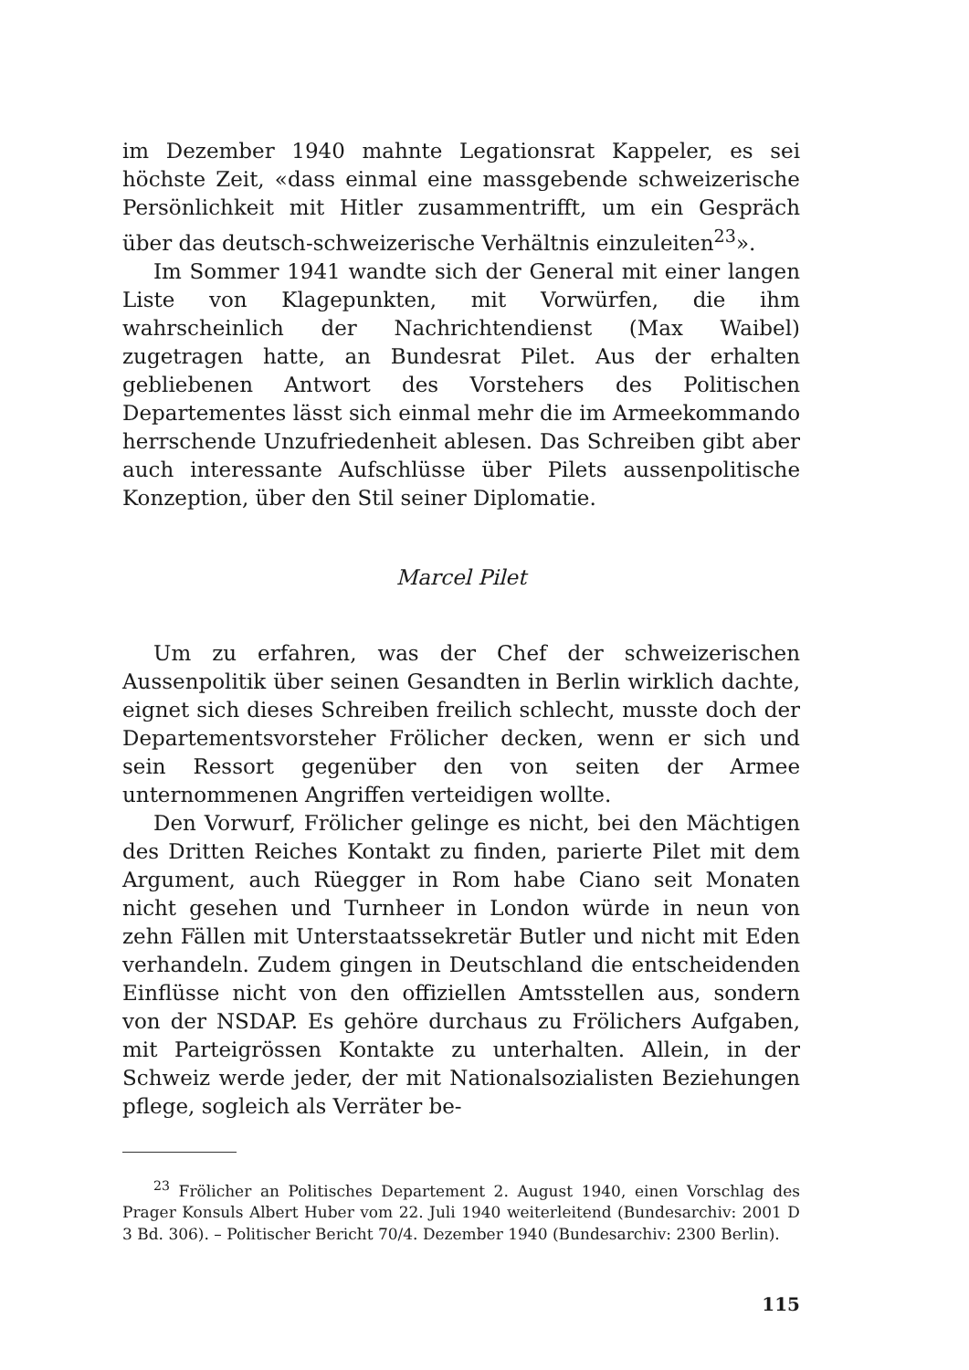im Dezember 1940 mahnte Legationsrat Kappeler, es sei höchste Zeit, «dass einmal eine massgebende schweizerische Persönlichkeit mit Hitler zusammentrifft, um ein Gespräch über das deutsch-schweizerische Verhältnis einzuleiten<sup>23</sup>».
Im Sommer 1941 wandte sich der General mit einer langen Liste von Klagepunkten, mit Vorwürfen, die ihm wahrscheinlich der Nachrichtendienst (Max Waibel) zugetragen hatte, an Bundesrat Pilet. Aus der erhalten gebliebenen Antwort des Vorstehers des Politischen Departementes lässt sich einmal mehr die im Armeekommando herrschende Unzufriedenheit ablesen. Das Schreiben gibt aber auch interessante Aufschlüsse über Pilets aussenpolitische Konzeption, über den Stil seiner Diplomatie.
Marcel Pilet
Um zu erfahren, was der Chef der schweizerischen Aussenpolitik über seinen Gesandten in Berlin wirklich dachte, eignet sich dieses Schreiben freilich schlecht, musste doch der Departementsvorsteher Frölicher decken, wenn er sich und sein Ressort gegenüber den von seiten der Armee unternommenen Angriffen verteidigen wollte.
Den Vorwurf, Frölicher gelinge es nicht, bei den Mächtigen des Dritten Reiches Kontakt zu finden, parierte Pilet mit dem Argument, auch Rüegger in Rom habe Ciano seit Monaten nicht gesehen und Turnheer in London würde in neun von zehn Fällen mit Unterstaatssekretär Butler und nicht mit Eden verhandeln. Zudem gingen in Deutschland die entscheidenden Einflüsse nicht von den offiziellen Amtsstellen aus, sondern von der NSDAP. Es gehöre durchaus zu Frölichers Aufgaben, mit Parteigrössen Kontakte zu unterhalten. Allein, in der Schweiz werde jeder, der mit Nationalsozialisten Beziehungen pflege, sogleich als Verräter be-
<sup>23</sup> Frölicher an Politisches Departement 2. August 1940, einen Vorschlag des Prager Konsuls Albert Huber vom 22. Juli 1940 weiterleitend (Bundesarchiv: 2001 D 3 Bd. 306). – Politischer Bericht 70/4. Dezember 1940 (Bundesarchiv: 2300 Berlin).
115